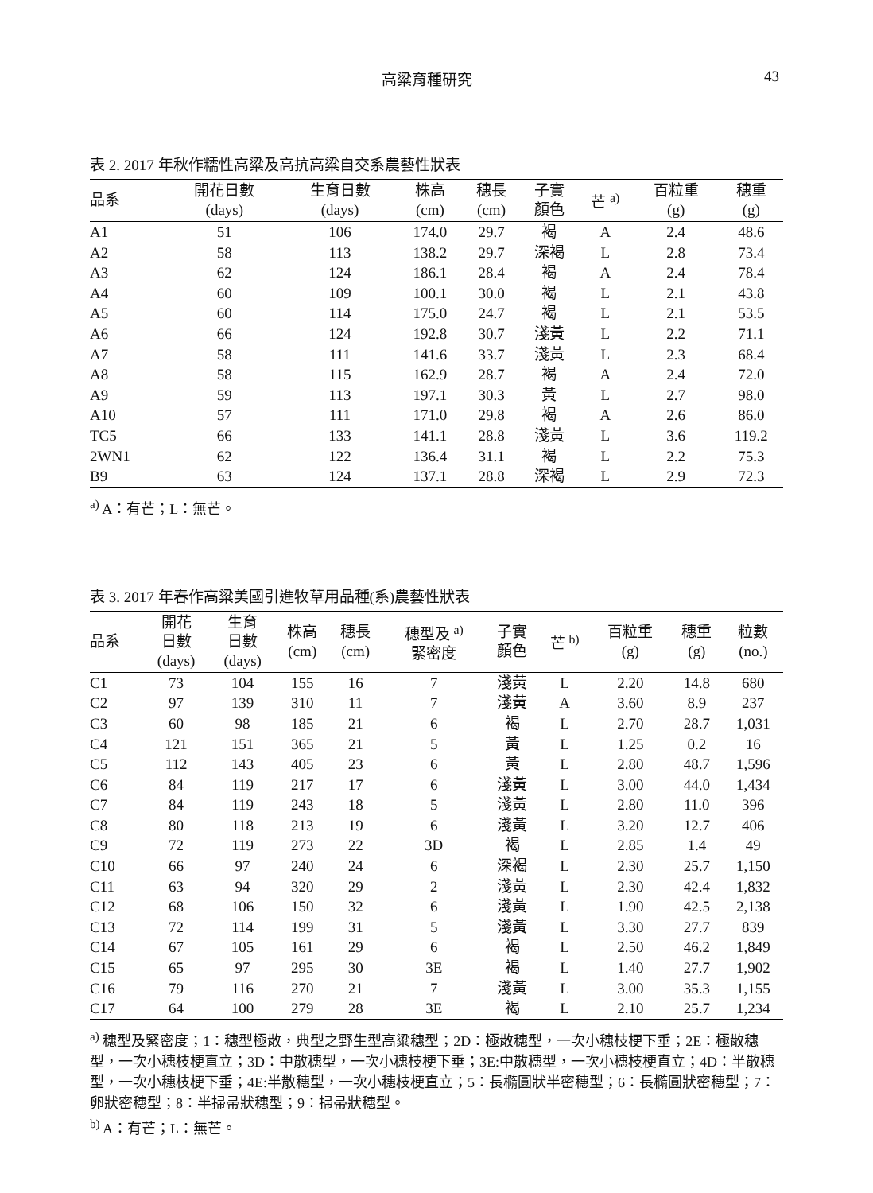高粱育種研究 43
表 2. 2017 年秋作糯性高粱及高抗高粱自交系農藝性狀表
| 品系 | 開花日數 (days) | 生育日數 (days) | 株高 (cm) | 穗長 (cm) | 子實 顏色 | 芒 <sup>a)</sup> | 百粒重 (g) | 穗重 (g) |
| --- | --- | --- | --- | --- | --- | --- | --- | --- |
| A1 | 51 | 106 | 174.0 | 29.7 | 褐 | A | 2.4 | 48.6 |
| A2 | 58 | 113 | 138.2 | 29.7 | 深褐 | L | 2.8 | 73.4 |
| A3 | 62 | 124 | 186.1 | 28.4 | 褐 | A | 2.4 | 78.4 |
| A4 | 60 | 109 | 100.1 | 30.0 | 褐 | L | 2.1 | 43.8 |
| A5 | 60 | 114 | 175.0 | 24.7 | 褐 | L | 2.1 | 53.5 |
| A6 | 66 | 124 | 192.8 | 30.7 | 淺黃 | L | 2.2 | 71.1 |
| A7 | 58 | 111 | 141.6 | 33.7 | 淺黃 | L | 2.3 | 68.4 |
| A8 | 58 | 115 | 162.9 | 28.7 | 褐 | A | 2.4 | 72.0 |
| A9 | 59 | 113 | 197.1 | 30.3 | 黃 | L | 2.7 | 98.0 |
| A10 | 57 | 111 | 171.0 | 29.8 | 褐 | A | 2.6 | 86.0 |
| TC5 | 66 | 133 | 141.1 | 28.8 | 淺黃 | L | 3.6 | 119.2 |
| 2WN1 | 62 | 122 | 136.4 | 31.1 | 褐 | L | 2.2 | 75.3 |
| B9 | 63 | 124 | 137.1 | 28.8 | 深褐 | L | 2.9 | 72.3 |
<sup>a)</sup> A：有芒；L：無芒。
表 3. 2017 年春作高粱美國引進牧草用品種(系)農藝性狀表
| 品系 | 開花 日數 (days) | 生育 日數 (days) | 株高 (cm) | 穗長 (cm) | 穗型及 <sup>a)</sup> 緊密度 | 子實 顏色 | 芒 <sup>b)</sup> | 百粒重 (g) | 穗重 (g) | 粒數 (no.) |
| --- | --- | --- | --- | --- | --- | --- | --- | --- | --- | --- |
| C1 | 73 | 104 | 155 | 16 | 7 | 淺黃 | L | 2.20 | 14.8 | 680 |
| C2 | 97 | 139 | 310 | 11 | 7 | 淺黃 | A | 3.60 | 8.9 | 237 |
| C3 | 60 | 98 | 185 | 21 | 6 | 褐 | L | 2.70 | 28.7 | 1,031 |
| C4 | 121 | 151 | 365 | 21 | 5 | 黃 | L | 1.25 | 0.2 | 16 |
| C5 | 112 | 143 | 405 | 23 | 6 | 黃 | L | 2.80 | 48.7 | 1,596 |
| C6 | 84 | 119 | 217 | 17 | 6 | 淺黃 | L | 3.00 | 44.0 | 1,434 |
| C7 | 84 | 119 | 243 | 18 | 5 | 淺黃 | L | 2.80 | 11.0 | 396 |
| C8 | 80 | 118 | 213 | 19 | 6 | 淺黃 | L | 3.20 | 12.7 | 406 |
| C9 | 72 | 119 | 273 | 22 | 3D | 褐 | L | 2.85 | 1.4 | 49 |
| C10 | 66 | 97 | 240 | 24 | 6 | 深褐 | L | 2.30 | 25.7 | 1,150 |
| C11 | 63 | 94 | 320 | 29 | 2 | 淺黃 | L | 2.30 | 42.4 | 1,832 |
| C12 | 68 | 106 | 150 | 32 | 6 | 淺黃 | L | 1.90 | 42.5 | 2,138 |
| C13 | 72 | 114 | 199 | 31 | 5 | 淺黃 | L | 3.30 | 27.7 | 839 |
| C14 | 67 | 105 | 161 | 29 | 6 | 褐 | L | 2.50 | 46.2 | 1,849 |
| C15 | 65 | 97 | 295 | 30 | 3E | 褐 | L | 1.40 | 27.7 | 1,902 |
| C16 | 79 | 116 | 270 | 21 | 7 | 淺黃 | L | 3.00 | 35.3 | 1,155 |
| C17 | 64 | 100 | 279 | 28 | 3E | 褐 | L | 2.10 | 25.7 | 1,234 |
<sup>a)</sup> 穗型及緊密度；1：穗型極散，典型之野生型高粱穗型；2D：極散穗型，一次小穗枝梗下垂；2E：極散穗型，一次小穗枝梗直立；3D：中散穗型，一次小穗枝梗下垂；3E:中散穗型，一次小穗枝梗直立；4D：半散穗型，一次小穗枝梗下垂；4E:半散穗型，一次小穗枝梗直立；5：長橢圓狀半密穗型；6：長橢圓狀密穗型；7：卵狀密穗型；8：半掃帚狀穗型；9：掃帚狀穗型。
<sup>b)</sup> A：有芒；L：無芒。